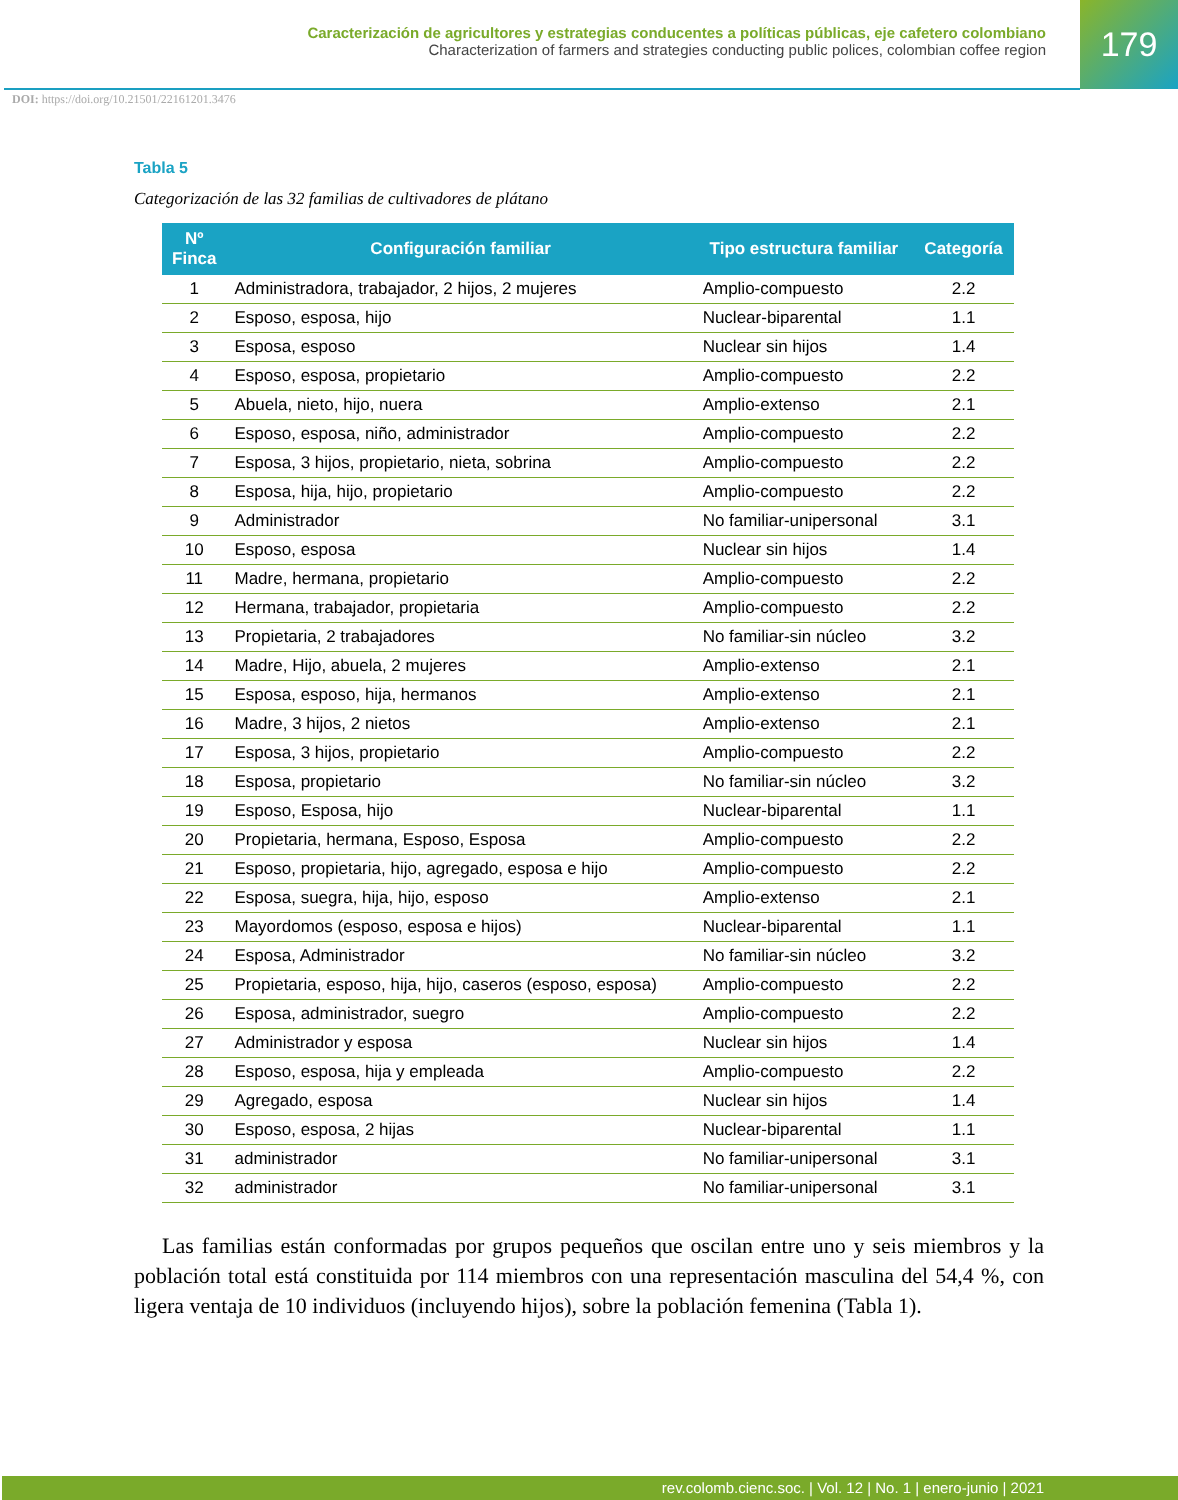Caracterización de agricultores y estrategias conducentes a políticas públicas, eje cafetero colombiano
Characterization of farmers and strategies conducting public polices, colombian coffee region
179
DOI: https://doi.org/10.21501/22161201.3476
Tabla 5
Categorización de las 32 familias de cultivadores de plátano
| Nº Finca | Configuración familiar | Tipo estructura familiar | Categoría |
| --- | --- | --- | --- |
| 1 | Administradora, trabajador, 2 hijos, 2 mujeres | Amplio-compuesto | 2.2 |
| 2 | Esposo, esposa, hijo | Nuclear-biparental | 1.1 |
| 3 | Esposa, esposo | Nuclear sin hijos | 1.4 |
| 4 | Esposo, esposa, propietario | Amplio-compuesto | 2.2 |
| 5 | Abuela, nieto, hijo, nuera | Amplio-extenso | 2.1 |
| 6 | Esposo, esposa, niño, administrador | Amplio-compuesto | 2.2 |
| 7 | Esposa, 3 hijos, propietario, nieta, sobrina | Amplio-compuesto | 2.2 |
| 8 | Esposa, hija, hijo, propietario | Amplio-compuesto | 2.2 |
| 9 | Administrador | No familiar-unipersonal | 3.1 |
| 10 | Esposo, esposa | Nuclear sin hijos | 1.4 |
| 11 | Madre, hermana, propietario | Amplio-compuesto | 2.2 |
| 12 | Hermana, trabajador, propietaria | Amplio-compuesto | 2.2 |
| 13 | Propietaria, 2 trabajadores | No familiar-sin núcleo | 3.2 |
| 14 | Madre, Hijo, abuela, 2 mujeres | Amplio-extenso | 2.1 |
| 15 | Esposa, esposo, hija, hermanos | Amplio-extenso | 2.1 |
| 16 | Madre, 3 hijos, 2 nietos | Amplio-extenso | 2.1 |
| 17 | Esposa, 3 hijos, propietario | Amplio-compuesto | 2.2 |
| 18 | Esposa, propietario | No familiar-sin núcleo | 3.2 |
| 19 | Esposo, Esposa, hijo | Nuclear-biparental | 1.1 |
| 20 | Propietaria, hermana, Esposo, Esposa | Amplio-compuesto | 2.2 |
| 21 | Esposo, propietaria, hijo, agregado, esposa e hijo | Amplio-compuesto | 2.2 |
| 22 | Esposa, suegra, hija, hijo, esposo | Amplio-extenso | 2.1 |
| 23 | Mayordomos (esposo, esposa e hijos) | Nuclear-biparental | 1.1 |
| 24 | Esposa, Administrador | No familiar-sin núcleo | 3.2 |
| 25 | Propietaria, esposo, hija, hijo, caseros (esposo, esposa) | Amplio-compuesto | 2.2 |
| 26 | Esposa, administrador, suegro | Amplio-compuesto | 2.2 |
| 27 | Administrador y esposa | Nuclear sin hijos | 1.4 |
| 28 | Esposo, esposa, hija y empleada | Amplio-compuesto | 2.2 |
| 29 | Agregado, esposa | Nuclear sin hijos | 1.4 |
| 30 | Esposo, esposa, 2 hijas | Nuclear-biparental | 1.1 |
| 31 | administrador | No familiar-unipersonal | 3.1 |
| 32 | administrador | No familiar-unipersonal | 3.1 |
Las familias están conformadas por grupos pequeños que oscilan entre uno y seis miembros y la población total está constituida por 114 miembros con una representación masculina del 54,4 %, con ligera ventaja de 10 individuos (incluyendo hijos), sobre la población femenina (Tabla 1).
rev.colomb.cienc.soc. | Vol. 12 | No. 1 | enero-junio | 2021